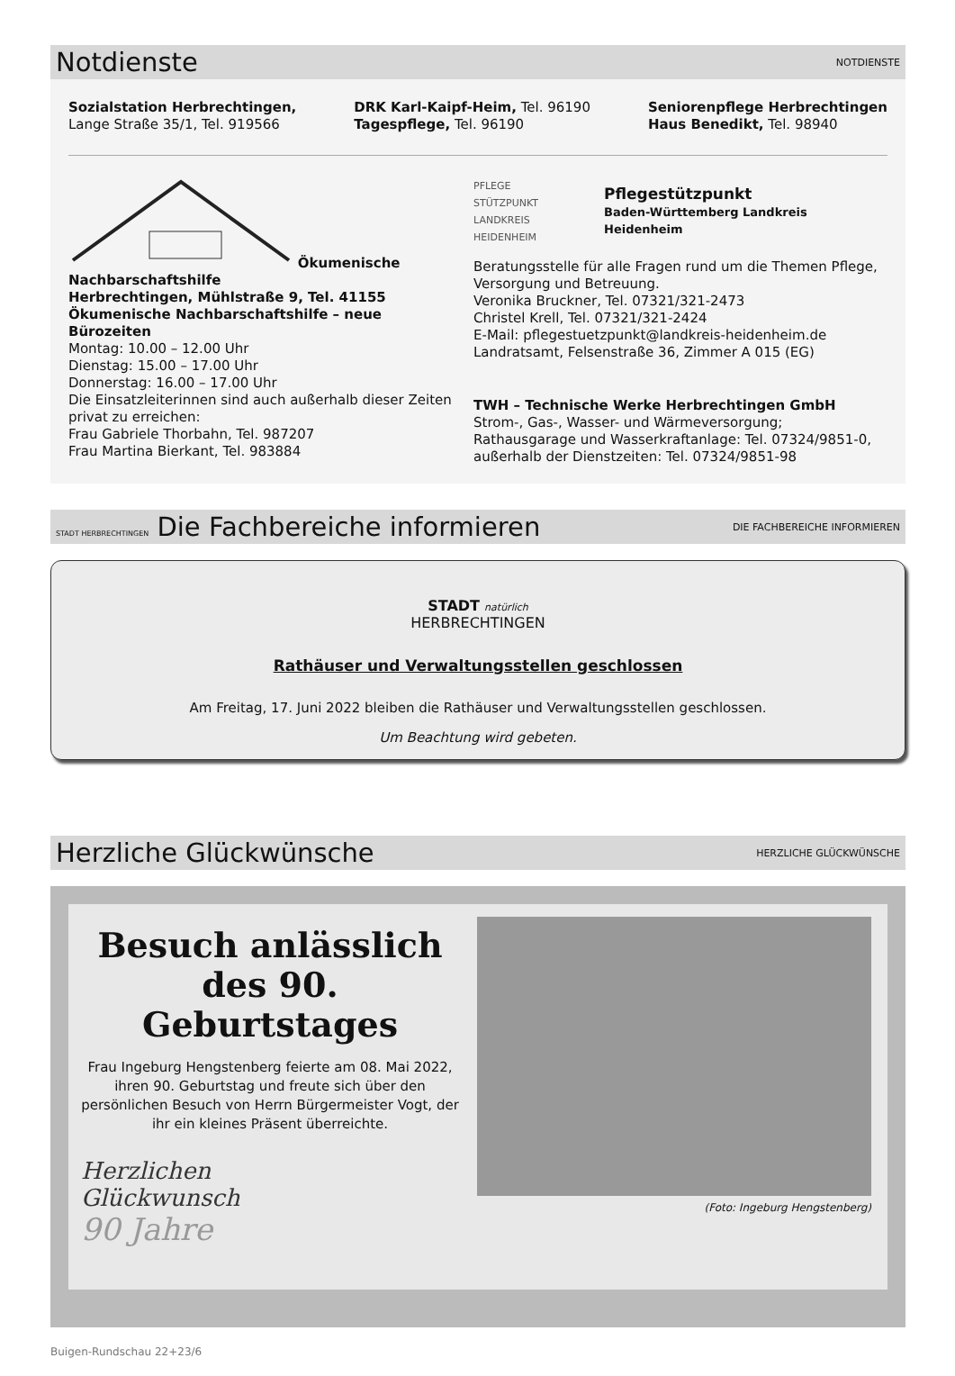Notdienste
NOTDIENSTE
Sozialstation Herbrechtingen,
Lange Straße 35/1, Tel. 919566
DRK Karl-Kaipf-Heim, Tel. 96190
Tagespflege, Tel. 96190
Seniorenpflege Herbrechtingen
Haus Benedikt, Tel. 98940
Ökumenische Nachbarschaftshilfe
Herbrechtingen, Mühlstraße 9, Tel. 41155
Ökumenische Nachbarschaftshilfe – neue Bürozeiten
Montag: 10.00 – 12.00 Uhr
Dienstag: 15.00 – 17.00 Uhr
Donnerstag: 16.00 – 17.00 Uhr
Die Einsatzleiterinnen sind auch außerhalb dieser Zeiten privat zu erreichen:
Frau Gabriele Thorbahn, Tel. 987207
Frau Martina Bierkant, Tel. 983884
PFLEGE
STÜTZPUNKT
LANDKREIS HEIDENHEIM
Pflegestützpunkt
Baden-Württemberg Landkreis Heidenheim
Beratungsstelle für alle Fragen rund um die Themen Pflege, Versorgung und Betreuung.
Veronika Bruckner, Tel. 07321/321-2473
Christel Krell, Tel. 07321/321-2424
E-Mail: pflegestuetzpunkt@landkreis-heidenheim.de
Landratsamt, Felsenstraße 36, Zimmer A 015 (EG)
TWH – Technische Werke Herbrechtingen GmbH
Strom-, Gas-, Wasser- und Wärmeversorgung;
Rathausgarage und Wasserkraftanlage: Tel. 07324/9851-0,
außerhalb der Dienstzeiten: Tel. 07324/9851-98
STADT HERBRECHTINGEN Die Fachbereiche informieren
DIE FACHBEREICHE INFORMIEREN
STADT natürlich
HERBRECHTINGEN
Rathäuser und Verwaltungsstellen geschlossen
Am Freitag, 17. Juni 2022 bleiben die Rathäuser und Verwaltungsstellen geschlossen.
Um Beachtung wird gebeten.
Herzliche Glückwünsche
HERZLICHE GLÜCKWÜNSCHE
Besuch anlässlich des 90. Geburtstages
Frau Ingeburg Hengstenberg feierte am 08. Mai 2022, ihren 90. Geburtstag und freute sich über den persönlichen Besuch von Herrn Bürgermeister Vogt, der ihr ein kleines Präsent überreichte.
Herzlichen
Glückwunsch
90 Jahre
(Foto: Ingeburg Hengstenberg)
Buigen-Rundschau 22+23/6